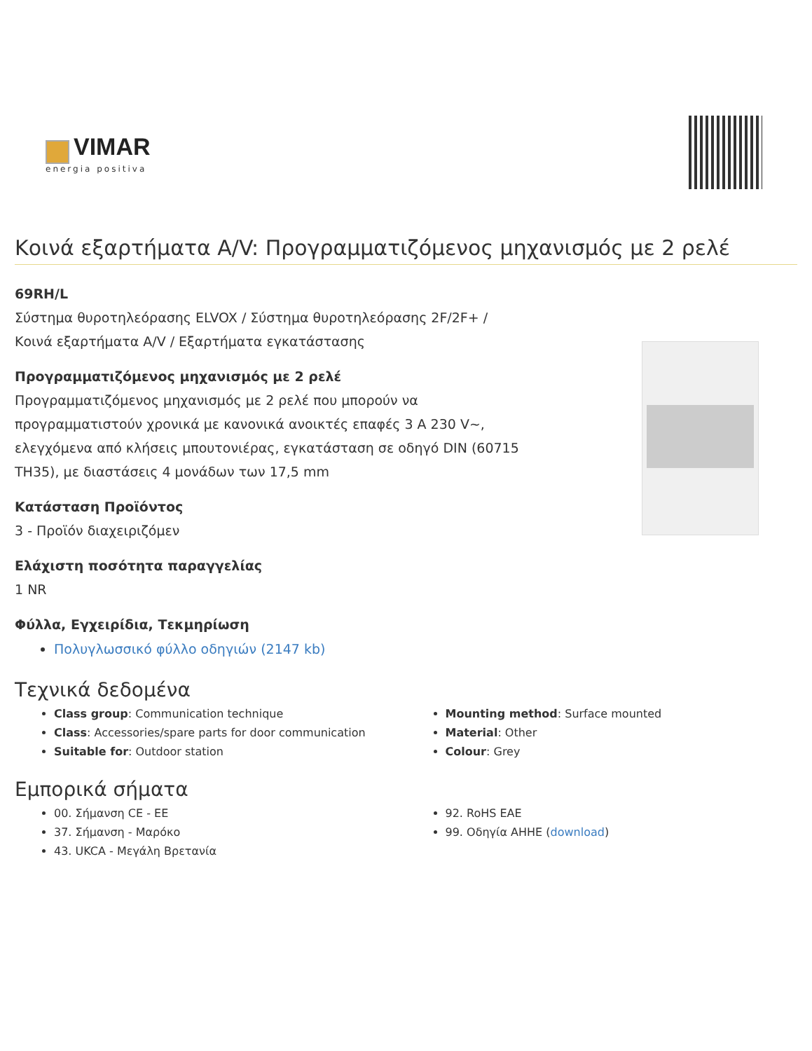VIMAR
energia positiva
Κοινά εξαρτήματα A/V: Προγραμματιζόμενος μηχανισμός με 2 ρελέ
69RH/L
Σύστημα θυροτηλεόρασης ELVOX / Σύστημα θυροτηλεόρασης 2F/2F+ /
Κοινά εξαρτήματα A/V / Εξαρτήματα εγκατάστασης
Προγραμματιζόμενος μηχανισμός με 2 ρελέ
Προγραμματιζόμενος μηχανισμός με 2 ρελέ που μπορούν να
προγραμματιστούν χρονικά με κανονικά ανοικτές επαφές 3 A 230 V~,
ελεγχόμενα από κλήσεις μπουτονιέρας, εγκατάσταση σε οδηγό DIN (60715
TH35), με διαστάσεις 4 μονάδων των 17,5 mm
Κατάσταση Προϊόντος
3 - Προϊόν διαχειριζόμεν
Ελάχιστη ποσότητα παραγγελίας
1 NR
Φύλλα, Εγχειρίδια, Τεκμηρίωση
Πολυγλωσσικό φύλλο οδηγιών (2147 kb)
Τεχνικά δεδομένα
Class group: Communication technique
Class: Accessories/spare parts for door communication
Suitable for: Outdoor station
Mounting method: Surface mounted
Material: Other
Colour: Grey
Εμπορικά σήματα
00. Σήμανση CE - EE
37. Σήμανση - Μαρόκο
43. UKCA - Μεγάλη Βρετανία
92. RoHS EAE
99. Οδηγία AHHE (download)